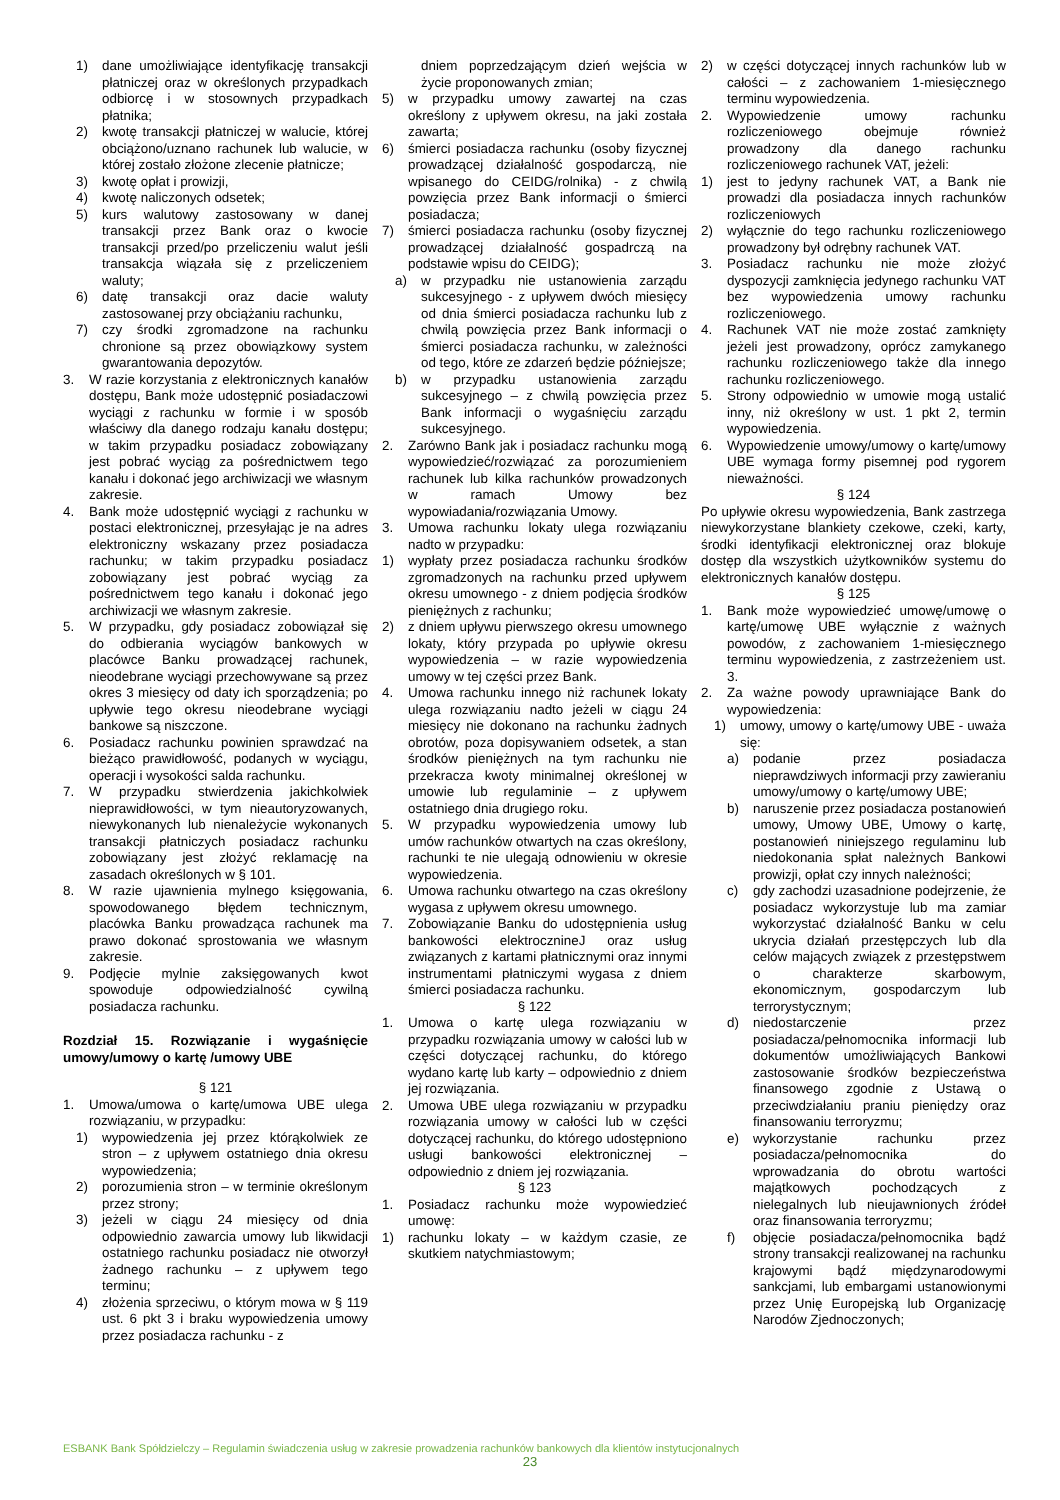1) dane umożliwiające identyfikację transakcji płatniczej oraz w określonych przypadkach odbiorcę i w stosownych przypadkach płatnika;
2) kwotę transakcji płatniczej w walucie, której obciążono/uznano rachunek lub walucie, w której zostało złożone zlecenie płatnicze;
3) kwotę opłat i prowizji,
4) kwotę naliczonych odsetek;
5) kurs walutowy zastosowany w danej transakcji przez Bank oraz o kwocie transakcji przed/po przeliczeniu walut jeśli transakcja wiązała się z przeliczeniem waluty;
6) datę transakcji oraz dacie waluty zastosowanej przy obciążaniu rachunku,
7) czy środki zgromadzone na rachunku chronione są przez obowiązkowy system gwarantowania depozytów.
3. W razie korzystania z elektronicznych kanałów dostępu, Bank może udostępnić posiadaczowi wyciągi z rachunku w formie i w sposób właściwy dla danego rodzaju kanału dostępu; w takim przypadku posiadacz zobowiązany jest pobrać wyciąg za pośrednictwem tego kanału i dokonać jego archiwizacji we własnym zakresie.
4. Bank może udostępnić wyciągi z rachunku w postaci elektronicznej, przesyłając je na adres elektroniczny wskazany przez posiadacza rachunku; w takim przypadku posiadacz zobowiązany jest pobrać wyciąg za pośrednictwem tego kanału i dokonać jego archiwizacji we własnym zakresie.
5. W przypadku, gdy posiadacz zobowiązał się do odbierania wyciągów bankowych w placówce Banku prowadzącej rachunek, nieodebrane wyciągi przechowywane są przez okres 3 miesięcy od daty ich sporządzenia; po upływie tego okresu nieodebrane wyciągi bankowe są niszczone.
6. Posiadacz rachunku powinien sprawdzać na bieżąco prawidłowość, podanych w wyciągu, operacji i wysokości salda rachunku.
7. W przypadku stwierdzenia jakichkolwiek nieprawidłowości, w tym nieautoryzowanych, niewykonanych lub nienależycie wykonanych transakcji płatniczych posiadacz rachunku zobowiązany jest złożyć reklamację na zasadach określonych w § 101.
8. W razie ujawnienia mylnego księgowania, spowodowanego błędem technicznym, placówka Banku prowadząca rachunek ma prawo dokonać sprostowania we własnym zakresie.
9. Podjęcie mylnie zaksięgowanych kwot spowoduje odpowiedzialność cywilną posiadacza rachunku.
Rozdział 15. Rozwiązanie i wygaśnięcie umowy/umowy o kartę /umowy UBE
§ 121
1. Umowa/umowa o kartę/umowa UBE ulega rozwiązaniu, w przypadku:
1) wypowiedzenia jej przez którąkolwiek ze stron – z upływem ostatniego dnia okresu wypowiedzenia;
2) porozumienia stron – w terminie określonym przez strony;
3) jeżeli w ciągu 24 miesięcy od dnia odpowiednio zawarcia umowy lub likwidacji ostatniego rachunku posiadacz nie otworzył żadnego rachunku – z upływem tego terminu;
4) złożenia sprzeciwu, o którym mowa w § 119 ust. 6 pkt 3 i braku wypowiedzenia umowy przez posiadacza rachunku - z
dniem poprzedzającym dzień wejścia w życie proponowanych zmian;
5) w przypadku umowy zawartej na czas określony z upływem okresu, na jaki została zawarta;
6) śmierci posiadacza rachunku (osoby fizycznej prowadzącej działalność gospodarczą, nie wpisanego do CEIDG/rolnika) - z chwilą powzięcia przez Bank informacji o śmierci posiadacza;
7) śmierci posiadacza rachunku (osoby fizycznej prowadzącej działalność gospadrczą na podstawie wpisu do CEIDG);
a) w przypadku nie ustanowienia zarządu sukcesyjnego - z upływem dwóch miesięcy od dnia śmierci posiadacza rachunku lub z chwilą powzięcia przez Bank informacji o śmierci posiadacza rachunku, w zależności od tego, które ze zdarzeń będzie późniejsze;
b) w przypadku ustanowienia zarządu sukcesyjnego – z chwilą powzięcia przez Bank informacji o wygaśnięciu zarządu sukcesyjnego.
2. Zarówno Bank jak i posiadacz rachunku mogą wypowiedzieć/rozwiązać za porozumieniem rachunek lub kilka rachunków prowadzonych w ramach Umowy bez wypowiadania/rozwiązania Umowy.
3. Umowa rachunku lokaty ulega rozwiązaniu nadto w przypadku:
1) wypłaty przez posiadacza rachunku środków zgromadzonych na rachunku przed upływem okresu umownego - z dniem podjęcia środków pieniężnych z rachunku;
2) z dniem upływu pierwszego okresu umownego lokaty, który przypada po upływie okresu wypowiedzenia – w razie wypowiedzenia umowy w tej części przez Bank.
4. Umowa rachunku innego niż rachunek lokaty ulega rozwiązaniu nadto jeżeli w ciągu 24 miesięcy nie dokonano na rachunku żadnych obrotów, poza dopisywaniem odsetek, a stan środków pieniężnych na tym rachunku nie przekracza kwoty minimalnej określonej w umowie lub regulaminie – z upływem ostatniego dnia drugiego roku.
5. W przypadku wypowiedzenia umowy lub umów rachunków otwartych na czas określony, rachunki te nie ulegają odnowieniu w okresie wypowiedzenia.
6. Umowa rachunku otwartego na czas określony wygasa z upływem okresu umownego.
7. Zobowiązanie Banku do udostępnienia usług bankowości elektrocznineJ oraz usług związanych z kartami płatnicznymi oraz innymi instrumentami płatniczymi wygasa z dniem śmierci posiadacza rachunku.
§ 122
1. Umowa o kartę ulega rozwiązaniu w przypadku rozwiązania umowy w całości lub w części dotyczącej rachunku, do którego wydano kartę lub karty – odpowiednio z dniem jej rozwiązania.
2. Umowa UBE ulega rozwiązaniu w przypadku rozwiązania umowy w całości lub w części dotyczącej rachunku, do którego udostępniono usługi bankowości elektronicznej – odpowiednio z dniem jej rozwiązania.
§ 123
1. Posiadacz rachunku może wypowiedzieć umowę:
1) rachunku lokaty – w każdym czasie, ze skutkiem natychmiastowym;
2) w części dotyczącej innych rachunków lub w całości – z zachowaniem 1-miesięcznego terminu wypowiedzenia.
2. Wypowiedzenie umowy rachunku rozliczeniowego obejmuje również prowadzony dla danego rachunku rozliczeniowego rachunek VAT, jeżeli:
1) jest to jedyny rachunek VAT, a Bank nie prowadzi dla posiadacza innych rachunków rozliczeniowych
2) wyłącznie do tego rachunku rozliczeniowego prowadzony był odrębny rachunek VAT.
3. Posiadacz rachunku nie może złożyć dyspozycji zamknięcia jedynego rachunku VAT bez wypowiedzenia umowy rachunku rozliczeniowego.
4. Rachunek VAT nie może zostać zamknięty jeżeli jest prowadzony, oprócz zamykanego rachunku rozliczeniowego także dla innego rachunku rozliczeniowego.
5. Strony odpowiednio w umowie mogą ustalić inny, niż określony w ust. 1 pkt 2, termin wypowiedzenia.
6. Wypowiedzenie umowy/umowy o kartę/umowy UBE wymaga formy pisemnej pod rygorem nieważności.
§ 124
Po upływie okresu wypowiedzenia, Bank zastrzega niewykorzystane blankiety czekowe, czeki, karty, środki identyfikacji elektronicznej oraz blokuje dostęp dla wszystkich użytkowników systemu do elektronicznych kanałów dostępu.
§ 125
1. Bank może wypowiedzieć umowę/umowę o kartę/umowę UBE wyłącznie z ważnych powodów, z zachowaniem 1-miesięcznego terminu wypowiedzenia, z zastrzeżeniem ust. 3.
2. Za ważne powody uprawniające Bank do wypowiedzenia:
1) umowy, umowy o kartę/umowy UBE - uważa się:
a) podanie przez posiadacza nieprawdziwych informacji przy zawieraniu umowy/umowy o kartę/umowy UBE;
b) naruszenie przez posiadacza postanowień umowy, Umowy UBE, Umowy o kartę, postanowień niniejszego regulaminu lub niedokonania spłat należnych Bankowi prowizji, opłat czy innych należności;
c) gdy zachodzi uzasadnione podejrzenie, że posiadacz wykorzystuje lub ma zamiar wykorzystać działalność Banku w celu ukrycia działań przestępczych lub dla celów mających związek z przestępstwem o charakterze skarbowym, ekonomicznym, gospodarczym lub terrorystycznym;
d) niedostarczenie przez posiadacza/pełnomocnika informacji lub dokumentów umożliwiających Bankowi zastosowanie środków bezpieczeństwa finansowego zgodnie z Ustawą o przeciwdziałaniu praniu pieniędzy oraz finansowaniu terroryzmu;
e) wykorzystanie rachunku przez posiadacza/pełnomocnika do wprowadzania do obrotu wartości majątkowych pochodzących z nielegalnych lub nieujawnionych źródeł oraz finansowania terroryzmu;
f) objęcie posiadacza/pełnomocnika bądź strony transakcji realizowanej na rachunku krajowymi bądź międzynarodowymi sankcjami, lub embargami ustanowionymi przez Unię Europejską lub Organizację Narodów Zjednoczonych;
ESBANK Bank Spółdzielczy – Regulamin świadczenia usług w zakresie prowadzenia rachunków bankowych dla klientów instytucjonalnych
23